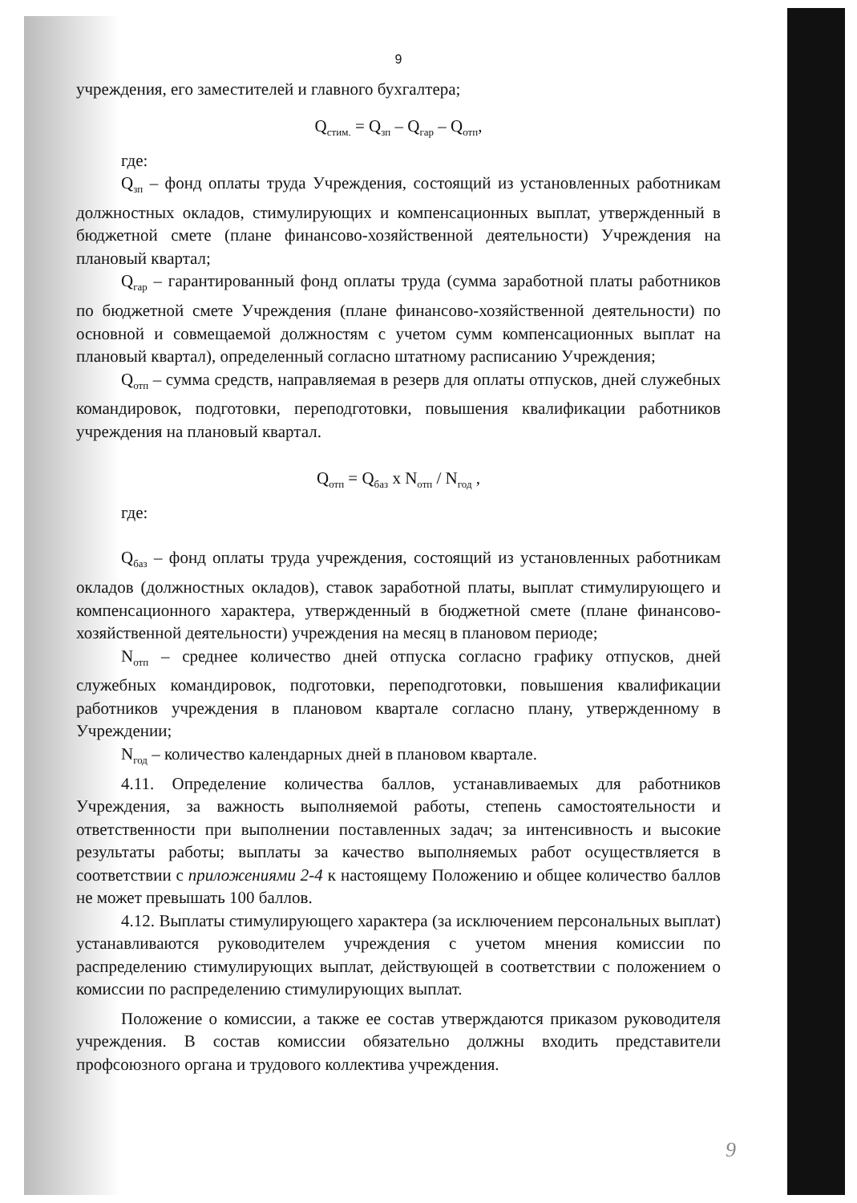9
учреждения, его заместителей и главного бухгалтера;
Q<sub>стим.</sub> = Q<sub>зп</sub> – Q<sub>гар</sub> – Q<sub>отп</sub>,
где:
Q<sub>зп</sub> – фонд оплаты труда Учреждения, состоящий из установленных работникам должностных окладов, стимулирующих и компенсационных выплат, утвержденный в бюджетной смете (плане финансово-хозяйственной деятельности) Учреждения на плановый квартал;
Q<sub>гар</sub> – гарантированный фонд оплаты труда (сумма заработной платы работников по бюджетной смете Учреждения (плане финансово-хозяйственной деятельности) по основной и совмещаемой должностям с учетом сумм компенсационных выплат на плановый квартал), определенный согласно штатному расписанию Учреждения;
Q<sub>отп</sub> – сумма средств, направляемая в резерв для оплаты отпусков, дней служебных командировок, подготовки, переподготовки, повышения квалификации работников учреждения на плановый квартал.
Q<sub>отп</sub> = Q<sub>баз</sub> x N<sub>отп</sub> / N<sub>год</sub> ,
где:
Q<sub>баз</sub> – фонд оплаты труда учреждения, состоящий из установленных работникам окладов (должностных окладов), ставок заработной платы, выплат стимулирующего и компенсационного характера, утвержденный в бюджетной смете (плане финансово-хозяйственной деятельности) учреждения на месяц в плановом периоде;
N<sub>отп</sub> – среднее количество дней отпуска согласно графику отпусков, дней служебных командировок, подготовки, переподготовки, повышения квалификации работников учреждения в плановом квартале согласно плану, утвержденному в Учреждении;
N<sub>год</sub> – количество календарных дней в плановом квартале.
4.11. Определение количества баллов, устанавливаемых для работников Учреждения, за важность выполняемой работы, степень самостоятельности и ответственности при выполнении поставленных задач; за интенсивность и высокие результаты работы; выплаты за качество выполняемых работ осуществляется в соответствии с приложениями 2-4 к настоящему Положению и общее количество баллов не может превышать 100 баллов.
4.12. Выплаты стимулирующего характера (за исключением персональных выплат) устанавливаются руководителем учреждения с учетом мнения комиссии по распределению стимулирующих выплат, действующей в соответствии с положением о комиссии по распределению стимулирующих выплат.
Положение о комиссии, а также ее состав утверждаются приказом руководителя учреждения. В состав комиссии обязательно должны входить представители профсоюзного органа и трудового коллектива учреждения.
9